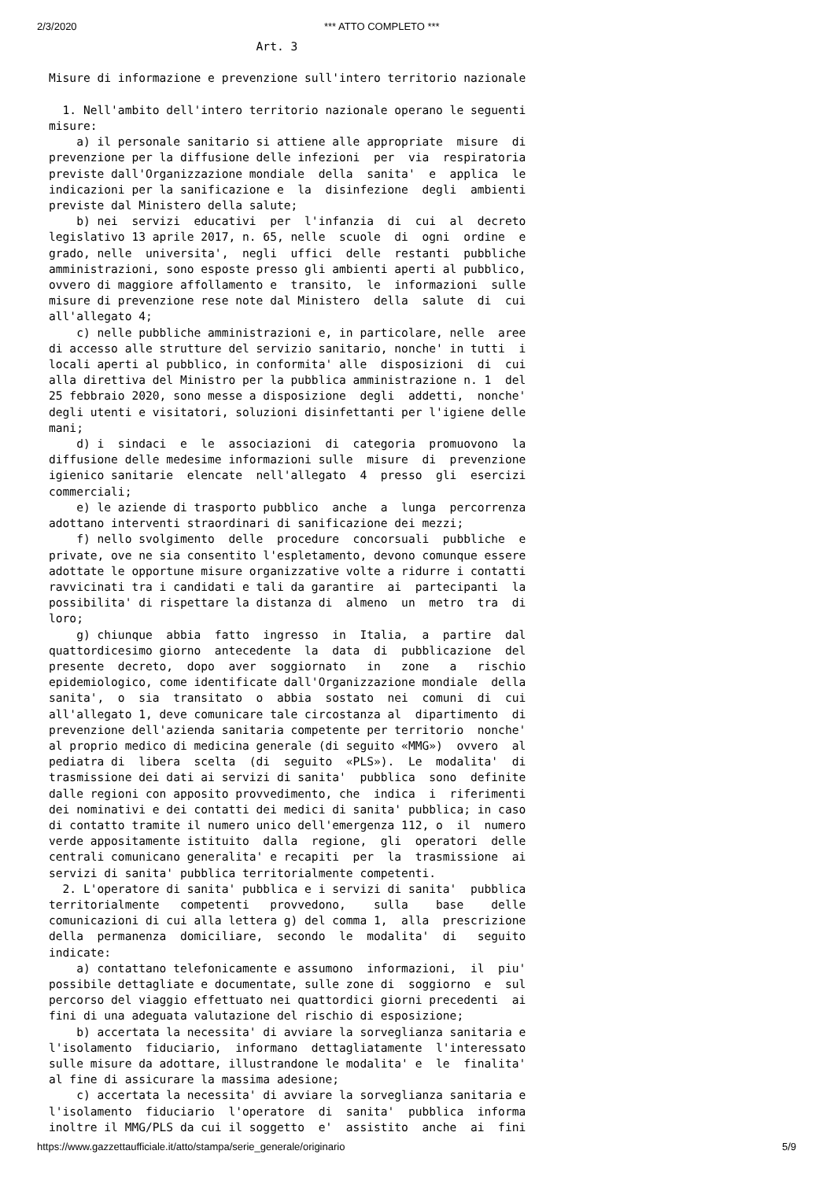2/3/2020 *** ATTO COMPLETO ***
                              Art. 3

Misure di informazione e prevenzione sull'intero territorio nazionale

  1. Nell'ambito dell'intero territorio nazionale operano le seguenti
misure:
    a) il personale sanitario si attiene alle appropriate  misure  di
prevenzione per la diffusione delle infezioni  per  via  respiratoria
previste dall'Organizzazione mondiale  della  sanita'  e  applica  le
indicazioni per la sanificazione e  la  disinfezione  degli  ambienti
previste dal Ministero della salute;
    b) nei  servizi  educativi  per  l'infanzia  di  cui  al  decreto
legislativo 13 aprile 2017, n. 65, nelle  scuole  di  ogni  ordine  e
grado, nelle  universita',  negli  uffici  delle  restanti  pubbliche
amministrazioni, sono esposte presso gli ambienti aperti al pubblico,
ovvero di maggiore affollamento e  transito,  le  informazioni  sulle
misure di prevenzione rese note dal Ministero  della  salute  di  cui
all'allegato 4;
    c) nelle pubbliche amministrazioni e, in particolare, nelle  aree
di accesso alle strutture del servizio sanitario, nonche' in tutti  i
locali aperti al pubblico, in conformita' alle  disposizioni  di  cui
alla direttiva del Ministro per la pubblica amministrazione n. 1  del
25 febbraio 2020, sono messe a disposizione  degli  addetti,  nonche'
degli utenti e visitatori, soluzioni disinfettanti per l'igiene delle
mani;
    d) i  sindaci  e  le  associazioni  di  categoria  promuovono  la
diffusione delle medesime informazioni sulle  misure  di  prevenzione
igienico sanitarie  elencate  nell'allegato  4  presso  gli  esercizi
commerciali;
    e) le aziende di trasporto pubblico  anche  a  lunga  percorrenza
adottano interventi straordinari di sanificazione dei mezzi;
    f) nello svolgimento  delle  procedure  concorsuali  pubbliche  e
private, ove ne sia consentito l'espletamento, devono comunque essere
adottate le opportune misure organizzative volte a ridurre i contatti
ravvicinati tra i candidati e tali da garantire  ai  partecipanti  la
possibilita' di rispettare la distanza di  almeno  un  metro  tra  di
loro;
    g) chiunque  abbia  fatto  ingresso  in  Italia,  a  partire  dal
quattordicesimo giorno  antecedente  la  data  di  pubblicazione  del
presente  decreto,  dopo  aver  soggiornato   in   zone   a   rischio
epidemiologico, come identificate dall'Organizzazione mondiale  della
sanita',  o  sia  transitato  o  abbia  sostato  nei  comuni  di  cui
all'allegato 1, deve comunicare tale circostanza al  dipartimento  di
prevenzione dell'azienda sanitaria competente per territorio  nonche'
al proprio medico di medicina generale (di seguito «MMG»)  ovvero  al
pediatra di  libera  scelta  (di  seguito  «PLS»).  Le  modalita'  di
trasmissione dei dati ai servizi di sanita'  pubblica  sono  definite
dalle regioni con apposito provvedimento, che  indica  i  riferimenti
dei nominativi e dei contatti dei medici di sanita' pubblica; in caso
di contatto tramite il numero unico dell'emergenza 112, o  il  numero
verde appositamente istituito  dalla  regione,  gli  operatori  delle
centrali comunicano generalita' e recapiti  per  la  trasmissione  ai
servizi di sanita' pubblica territorialmente competenti.
  2. L'operatore di sanita' pubblica e i servizi di sanita'  pubblica
territorialmente   competenti   provvedono,    sulla    base    delle
comunicazioni di cui alla lettera g) del comma 1,  alla  prescrizione
della  permanenza  domiciliare,  secondo  le  modalita'  di   seguito
indicate:
    a) contattano telefonicamente e assumono  informazioni,  il  piu'
possibile dettagliate e documentate, sulle zone di  soggiorno  e  sul
percorso del viaggio effettuato nei quattordici giorni precedenti  ai
fini di una adeguata valutazione del rischio di esposizione;
    b) accertata la necessita' di avviare la sorveglianza sanitaria e
l'isolamento  fiduciario,  informano  dettagliatamente  l'interessato
sulle misure da adottare, illustrandone le modalita' e  le  finalita'
al fine di assicurare la massima adesione;
    c) accertata la necessita' di avviare la sorveglianza sanitaria e
l'isolamento  fiduciario  l'operatore  di  sanita'  pubblica  informa
inoltre il MMG/PLS da cui il soggetto  e'  assistito  anche  ai  fini
https://www.gazzettaufficiale.it/atto/stampa/serie_generale/originario 5/9